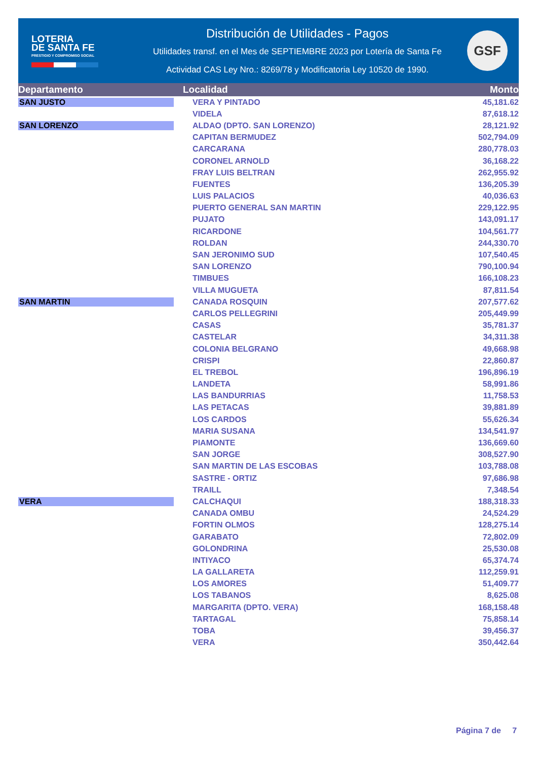LOTERIA
DE SANTA FE
PRESTIGIO Y COMPROMISO SOCIAL
Distribución de Utilidades - Pagos
Utilidades transf. en el Mes de SEPTIEMBRE 2023 por Lotería de Santa Fe
Actividad CAS Ley Nro.: 8269/78 y Modificatoria Ley 10520 de 1990.
GSF
| Departamento | Localidad | Monto |
| --- | --- | --- |
| SAN JUSTO | VERA Y PINTADO | 45,181.62 |
| | VIDELA | 87,618.12 |
| SAN LORENZO | ALDAO (DPTO. SAN LORENZO) | 28,121.92 |
| | CAPITAN BERMUDEZ | 502,794.09 |
| | CARCARANA | 280,778.03 |
| | CORONEL ARNOLD | 36,168.22 |
| | FRAY LUIS BELTRAN | 262,955.92 |
| | FUENTES | 136,205.39 |
| | LUIS PALACIOS | 40,036.63 |
| | PUERTO GENERAL SAN MARTIN | 229,122.95 |
| | PUJATO | 143,091.17 |
| | RICARDONE | 104,561.77 |
| | ROLDAN | 244,330.70 |
| | SAN JERONIMO SUD | 107,540.45 |
| | SAN LORENZO | 790,100.94 |
| | TIMBUES | 166,108.23 |
| | VILLA MUGUETA | 87,811.54 |
| SAN MARTIN | CANADA ROSQUIN | 207,577.62 |
| | CARLOS PELLEGRINI | 205,449.99 |
| | CASAS | 35,781.37 |
| | CASTELAR | 34,311.38 |
| | COLONIA BELGRANO | 49,668.98 |
| | CRISPI | 22,860.87 |
| | EL TREBOL | 196,896.19 |
| | LANDETA | 58,991.86 |
| | LAS BANDURRIAS | 11,758.53 |
| | LAS PETACAS | 39,881.89 |
| | LOS CARDOS | 55,626.34 |
| | MARIA SUSANA | 134,541.97 |
| | PIAMONTE | 136,669.60 |
| | SAN JORGE | 308,527.90 |
| | SAN MARTIN DE LAS ESCOBAS | 103,788.08 |
| | SASTRE - ORTIZ | 97,686.98 |
| | TRAILL | 7,348.54 |
| VERA | CALCHAQUI | 188,318.33 |
| | CANADA OMBU | 24,524.29 |
| | FORTIN OLMOS | 128,275.14 |
| | GARABATO | 72,802.09 |
| | GOLONDRINA | 25,530.08 |
| | INTIYACO | 65,374.74 |
| | LA GALLARETA | 112,259.91 |
| | LOS AMORES | 51,409.77 |
| | LOS TABANOS | 8,625.08 |
| | MARGARITA (DPTO. VERA) | 168,158.48 |
| | TARTAGAL | 75,858.14 |
| | TOBA | 39,456.37 |
| | VERA | 350,442.64 |
Página 7 de 7